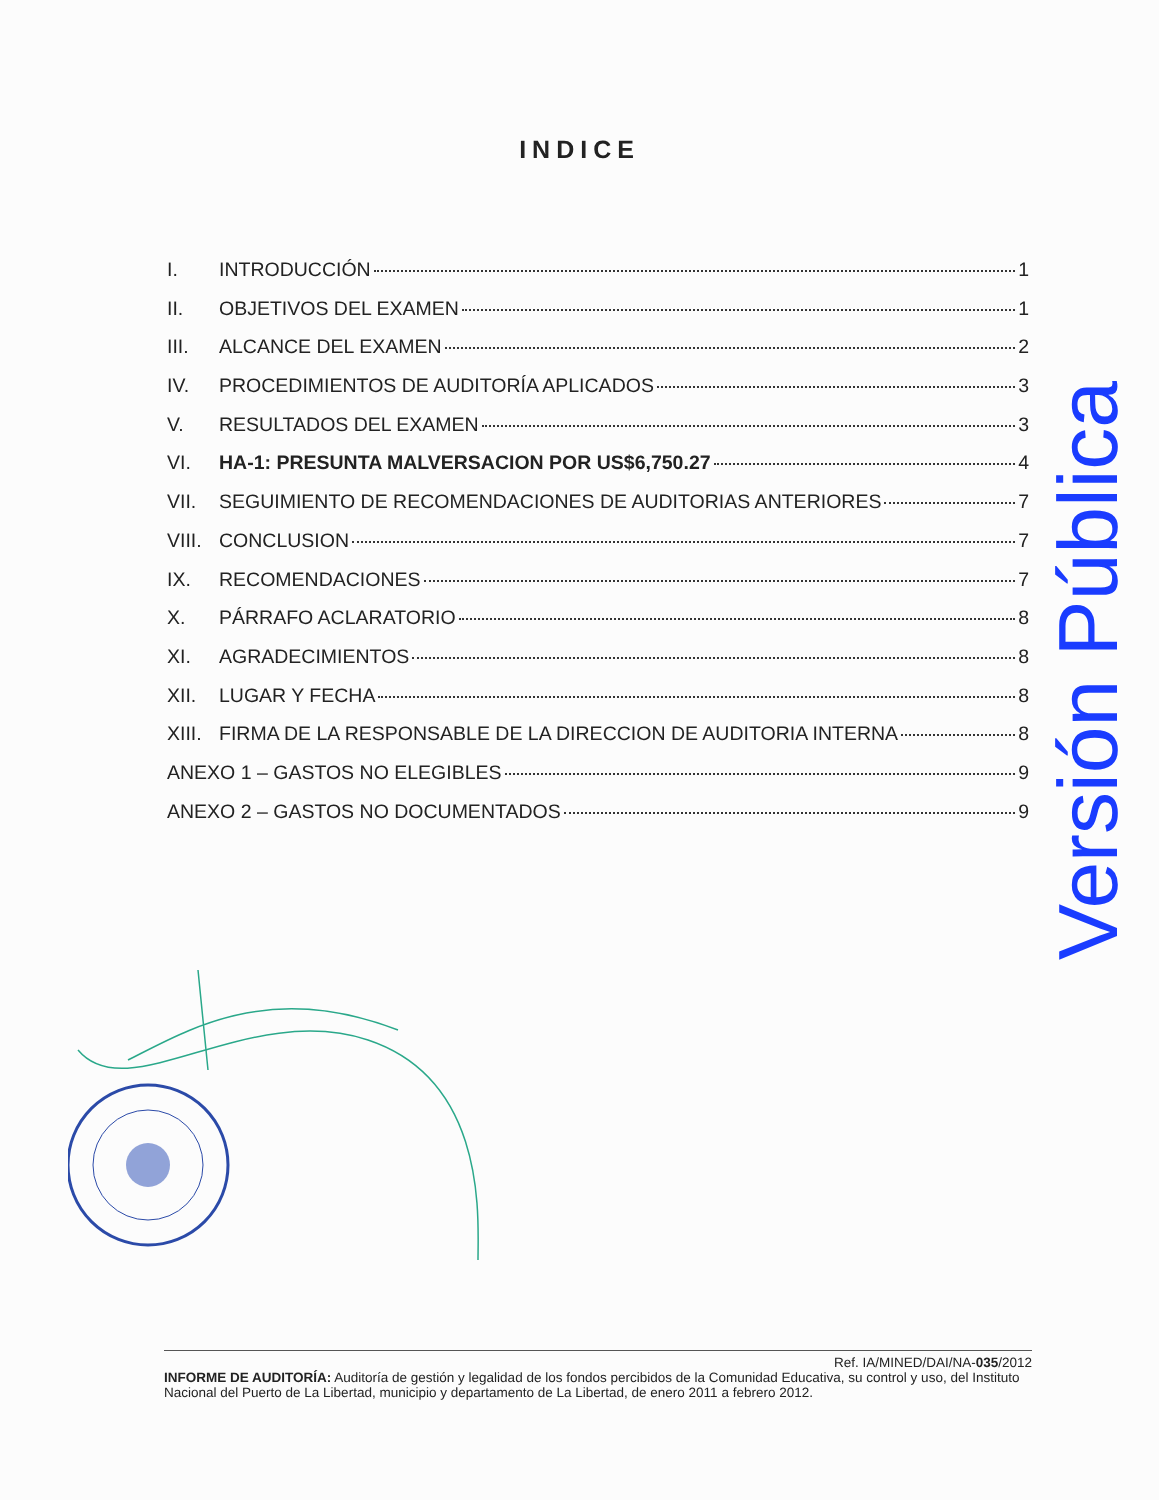INDICE
I. INTRODUCCIÓN 1
II. OBJETIVOS DEL EXAMEN 1
III. ALCANCE DEL EXAMEN 2
IV. PROCEDIMIENTOS DE AUDITORÍA APLICADOS 3
V. RESULTADOS DEL EXAMEN 3
VI. HA-1: PRESUNTA MALVERSACION POR US$6,750.27 4
VII. SEGUIMIENTO DE RECOMENDACIONES DE AUDITORIAS ANTERIORES 7
VIII. CONCLUSION 7
IX. RECOMENDACIONES 7
X. PÁRRAFO ACLARATORIO 8
XI. AGRADECIMIENTOS 8
XII. LUGAR Y FECHA 8
XIII. FIRMA DE LA RESPONSABLE DE LA DIRECCION DE AUDITORIA INTERNA 8
ANEXO 1 – GASTOS NO ELEGIBLES 9
ANEXO 2 – GASTOS NO DOCUMENTADOS 9
Versión Pública
Ref. IA/MINED/DAI/NA-035/2012
INFORME DE AUDITORÍA: Auditoría de gestión y legalidad de los fondos percibidos de la Comunidad Educativa, su control y uso, del Instituto Nacional del Puerto de La Libertad, municipio y departamento de La Libertad, de enero 2011 a febrero 2012.